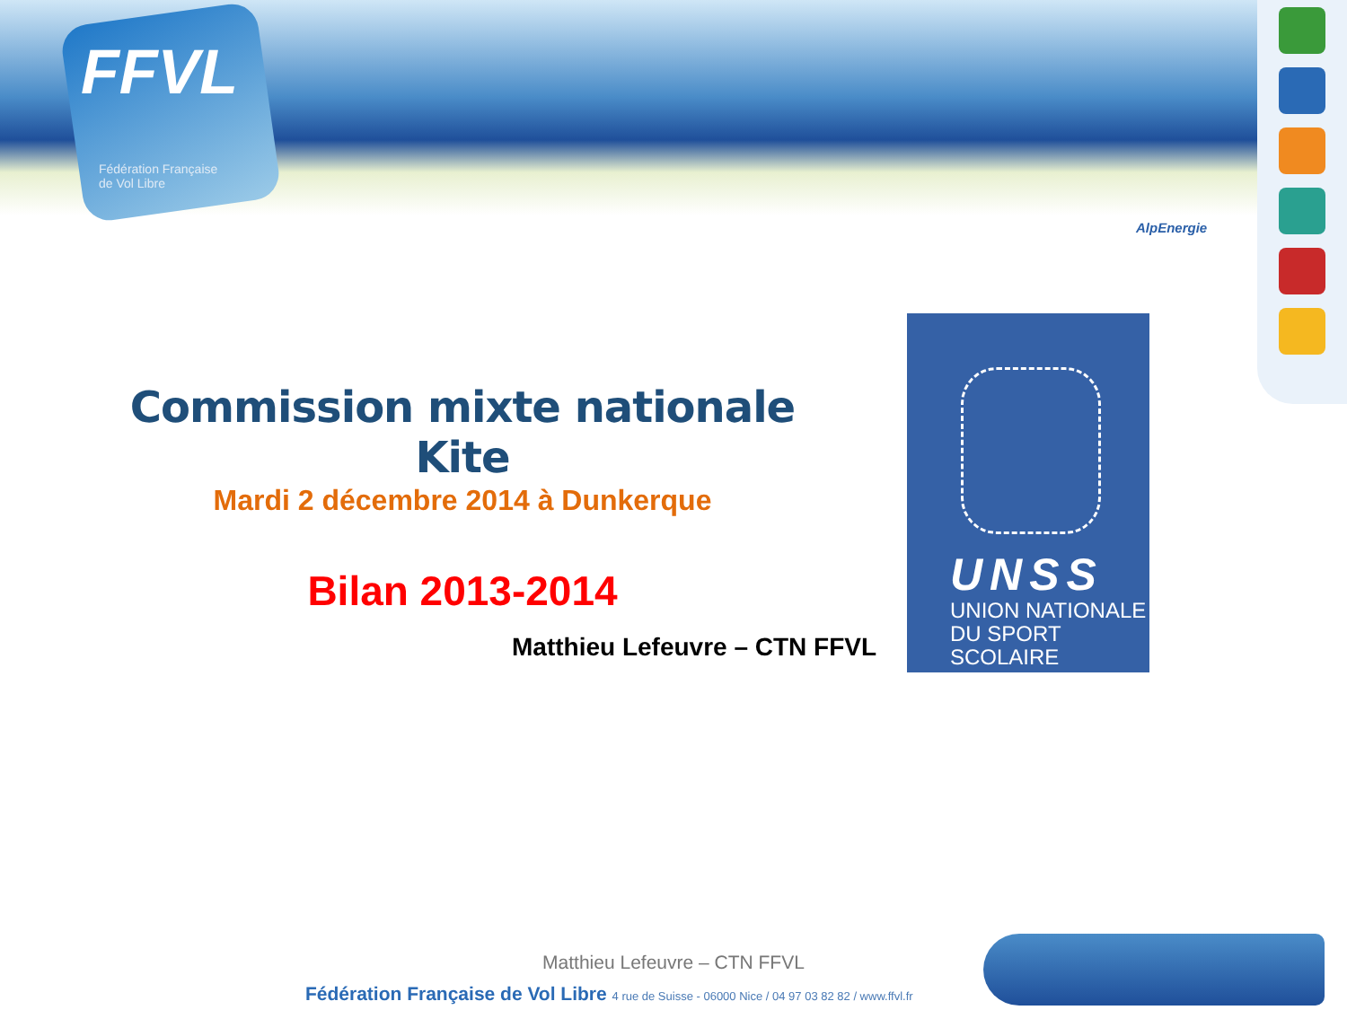FFVL
Fédération Française
de Vol Libre
AlpEnergie
Commission mixte nationale Kite
Mardi 2 décembre 2014 à Dunkerque
Bilan 2013-2014
Matthieu Lefeuvre – CTN FFVL
UNSS
UNION NATIONALE
DU SPORT SCOLAIRE
Matthieu Lefeuvre – CTN FFVL
Fédération Française de Vol Libre 4 rue de Suisse - 06000 Nice / 04 97 03 82 82 / www.ffvl.fr